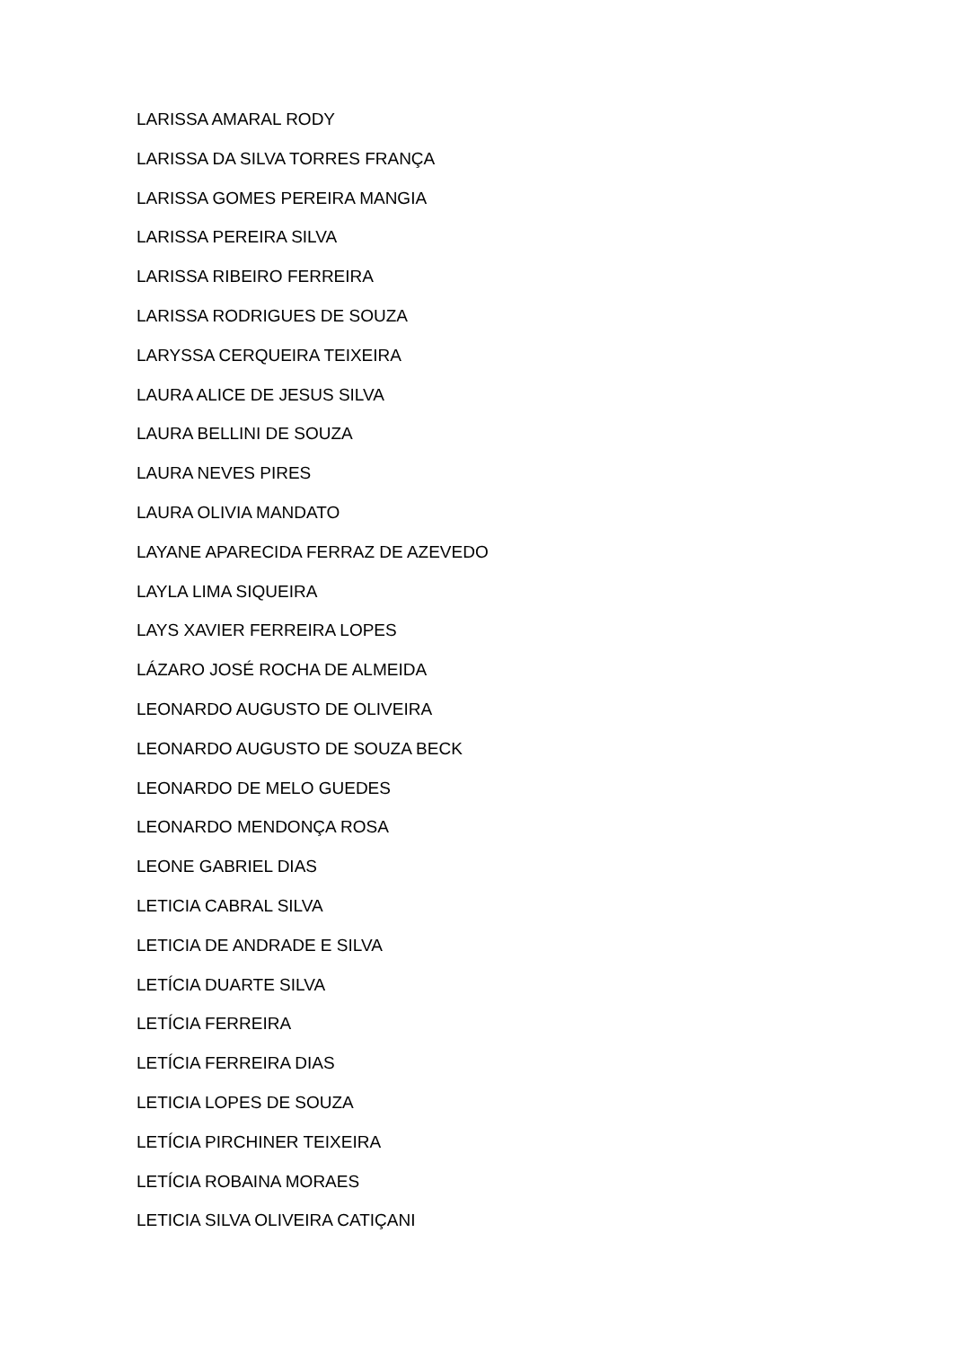LARISSA AMARAL RODY
LARISSA DA SILVA TORRES FRANÇA
LARISSA GOMES PEREIRA MANGIA
LARISSA PEREIRA SILVA
LARISSA RIBEIRO FERREIRA
LARISSA RODRIGUES DE SOUZA
LARYSSA CERQUEIRA TEIXEIRA
LAURA ALICE DE JESUS SILVA
LAURA BELLINI DE SOUZA
LAURA NEVES PIRES
LAURA OLIVIA MANDATO
LAYANE APARECIDA FERRAZ DE AZEVEDO
LAYLA LIMA SIQUEIRA
LAYS XAVIER FERREIRA LOPES
LÁZARO JOSÉ ROCHA DE ALMEIDA
LEONARDO AUGUSTO DE OLIVEIRA
LEONARDO AUGUSTO DE SOUZA BECK
LEONARDO DE MELO GUEDES
LEONARDO MENDONÇA ROSA
LEONE GABRIEL DIAS
LETICIA CABRAL SILVA
LETICIA DE ANDRADE E SILVA
LETÍCIA DUARTE SILVA
LETÍCIA FERREIRA
LETÍCIA FERREIRA DIAS
LETICIA LOPES DE SOUZA
LETÍCIA PIRCHINER TEIXEIRA
LETÍCIA ROBAINA MORAES
LETICIA SILVA OLIVEIRA CATIÇANI